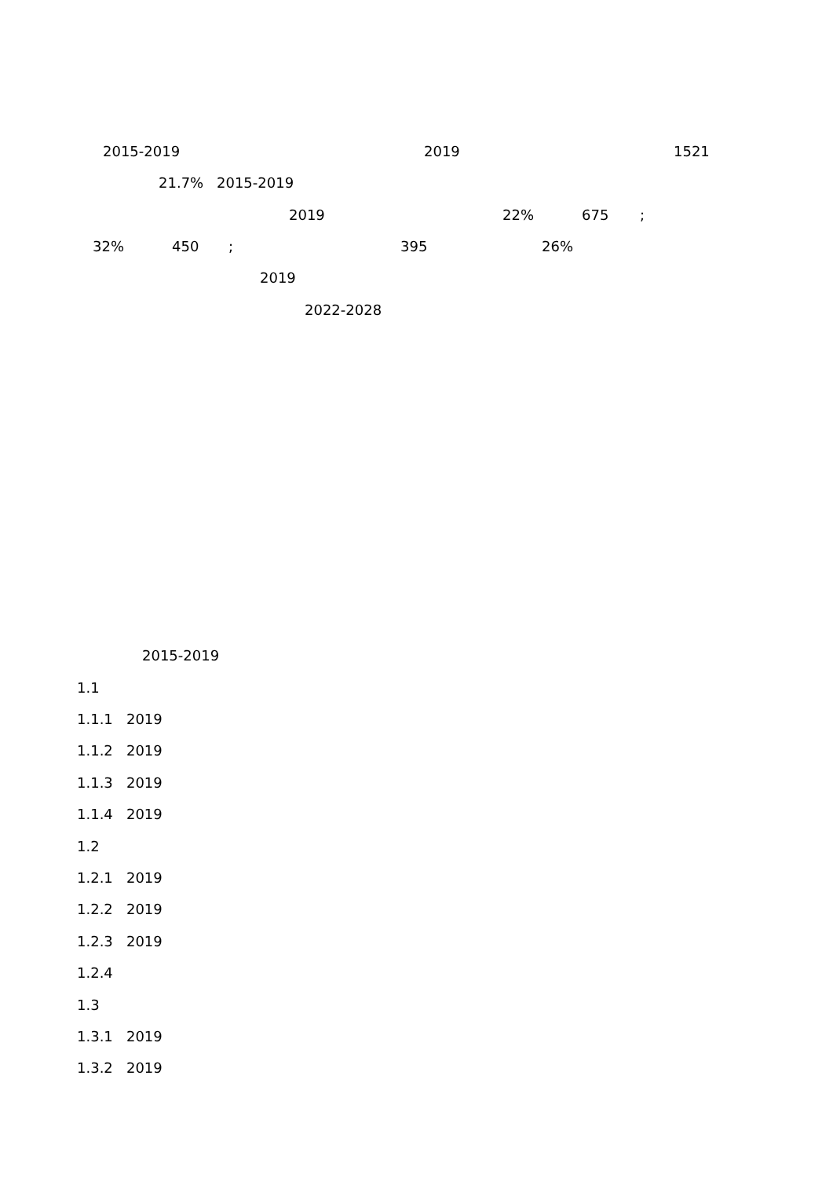2015-2019 2019 1521
21.7% 2015-2019
2019 22% 675 ;
32% 450 ; 395 26%
2019
2022-2028
2015-2019
1.1
1.1.1 2019
1.1.2 2019
1.1.3 2019
1.1.4 2019
1.2
1.2.1 2019
1.2.2 2019
1.2.3 2019
1.2.4
1.3
1.3.1 2019
1.3.2 2019